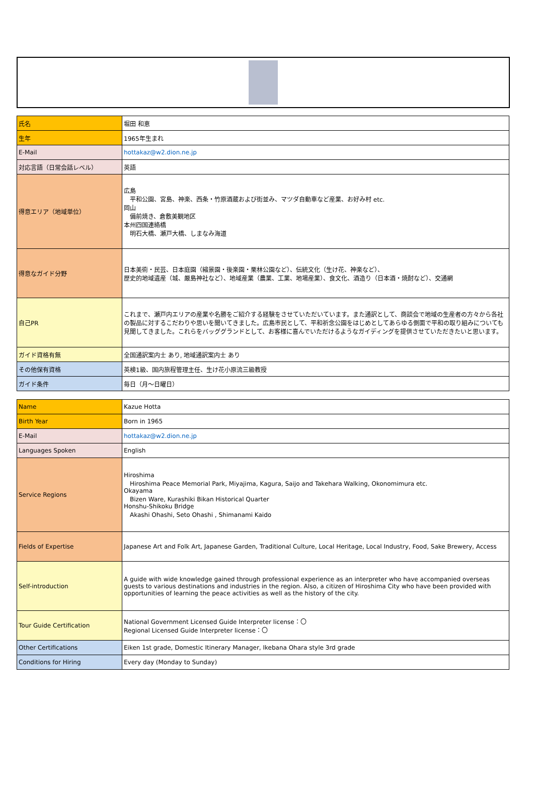| 氏名 | 堀田 和恵 |
| 生年 | 1965年生まれ |
| E-Mail | hottakaz@w2.dion.ne.jp |
| 対応言語（日常会話レベル） | 英語 |
| 得意エリア（地域単位） | 広島 平和公園、宮島、神楽、西条・竹原酒蔵および街並み、マツダ自動車など産業、お好み村 etc. 岡山 備前焼き、倉敷美観地区 本州四国連絡橋 明石大橋、瀬戸大橋、しまなみ海道 |
| 得意なガイド分野 | 日本美術・民芸、日本庭園（縮景園・後楽園・栗林公園など）、伝統文化（生け花、神楽など）、 歴史的地域遺産（城、厳島神社など）、地域産業（農業、工業、地場産業）、食文化、酒造り（日本酒・焼酎など）、交通網 |
| 自己PR | これまで、瀬戸内エリアの産業や名勝をご紹介する経験をさせていただいています。また通訳として、商談会で地域の生産者の方々から各社の製品に対するこだわりや思いを聞いてきました。広島市民として、平和祈念公園をはじめとしてあらゆる側面で平和の取り組みについても見聞してきました。これらをバッググランドとして、お客様に喜んでいただけるようなガイディングを提供させていただきたいと思います。 |
| ガイド資格有無 | 全国通訳案内士 あり, 地域通訳案内士 あり |
| その他保有資格 | 英検1級、国内旅程管理主任、生け花小原流三級教授 |
| ガイド条件 | 毎日（月～日曜日） |
| Name | Kazue Hotta |
| Birth Year | Born in 1965 |
| E-Mail | hottakaz@w2.dion.ne.jp |
| Languages Spoken | English |
| Service Regions | Hiroshima Hiroshima Peace Memorial Park, Miyajima, Kagura, Saijo and Takehara Walking, Okonomimura etc. Okayama Bizen Ware, Kurashiki Bikan Historical Quarter Honshu-Shikoku Bridge Akashi Ohashi, Seto Ohashi , Shimanami Kaido |
| Fields of Expertise | Japanese Art and Folk Art, Japanese Garden, Traditional Culture, Local Heritage, Local Industry, Food, Sake Brewery, Access |
| Self-introduction | A guide with wide knowledge gained through professional experience as an interpreter who have accompanied overseas guests to various destinations and industries in the region. Also, a citizen of Hiroshima City who have been provided with opportunities of learning the peace activities as well as the history of the city. |
| Tour Guide Certification | National Government Licensed Guide Interpreter license：〇 Regional Licensed Guide Interpreter license：〇 |
| Other Certifications | Eiken 1st grade, Domestic Itinerary Manager, Ikebana Ohara style 3rd grade |
| Conditions for Hiring | Every day (Monday to Sunday) |